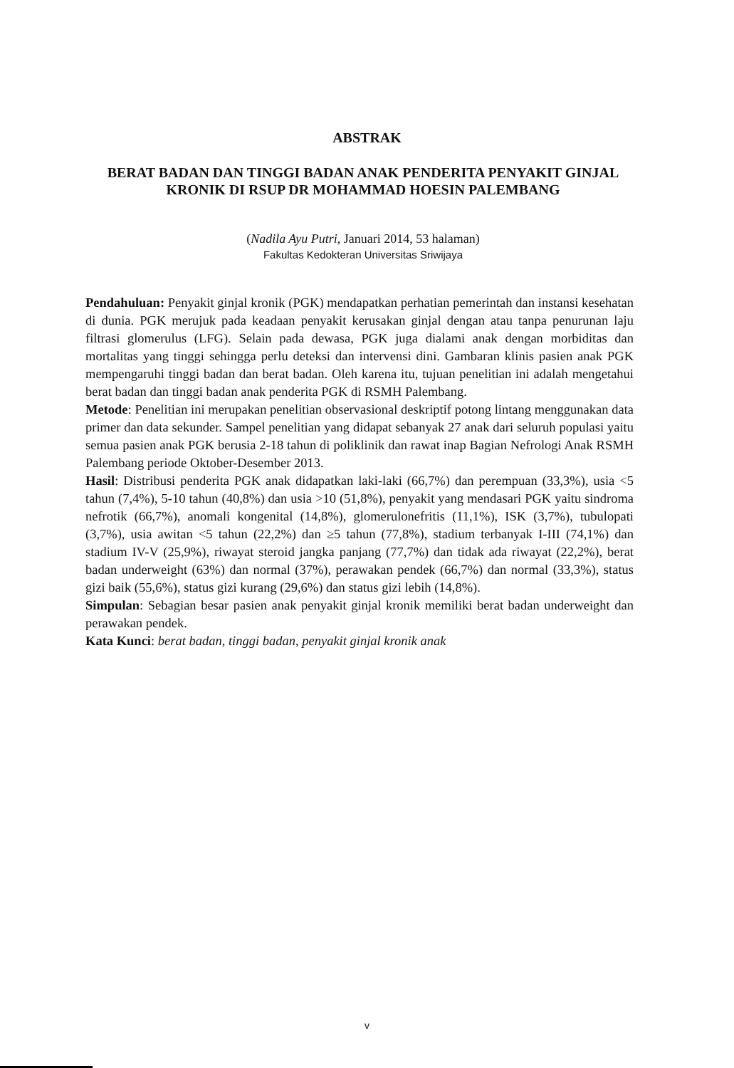ABSTRAK
BERAT BADAN DAN TINGGI BADAN ANAK PENDERITA PENYAKIT GINJAL KRONIK DI RSUP DR MOHAMMAD HOESIN PALEMBANG
(Nadila Ayu Putri, Januari 2014, 53 halaman)
Fakultas Kedokteran Universitas Sriwijaya
Pendahuluan: Penyakit ginjal kronik (PGK) mendapatkan perhatian pemerintah dan instansi kesehatan di dunia. PGK merujuk pada keadaan penyakit kerusakan ginjal dengan atau tanpa penurunan laju filtrasi glomerulus (LFG). Selain pada dewasa, PGK juga dialami anak dengan morbiditas dan mortalitas yang tinggi sehingga perlu deteksi dan intervensi dini. Gambaran klinis pasien anak PGK mempengaruhi tinggi badan dan berat badan. Oleh karena itu, tujuan penelitian ini adalah mengetahui berat badan dan tinggi badan anak penderita PGK di RSMH Palembang.
Metode: Penelitian ini merupakan penelitian observasional deskriptif potong lintang menggunakan data primer dan data sekunder. Sampel penelitian yang didapat sebanyak 27 anak dari seluruh populasi yaitu semua pasien anak PGK berusia 2-18 tahun di poliklinik dan rawat inap Bagian Nefrologi Anak RSMH Palembang periode Oktober-Desember 2013.
Hasil: Distribusi penderita PGK anak didapatkan laki-laki (66,7%) dan perempuan (33,3%), usia <5 tahun (7,4%), 5-10 tahun (40,8%) dan usia >10 (51,8%), penyakit yang mendasari PGK yaitu sindroma nefrotik (66,7%), anomali kongenital (14,8%), glomerulonefritis (11,1%), ISK (3,7%), tubulopati (3,7%), usia awitan <5 tahun (22,2%) dan ≥5 tahun (77,8%), stadium terbanyak I-III (74,1%) dan stadium IV-V (25,9%), riwayat steroid jangka panjang (77,7%) dan tidak ada riwayat (22,2%), berat badan underweight (63%) dan normal (37%), perawakan pendek (66,7%) dan normal (33,3%), status gizi baik (55,6%), status gizi kurang (29,6%) dan status gizi lebih (14,8%).
Simpulan: Sebagian besar pasien anak penyakit ginjal kronik memiliki berat badan underweight dan perawakan pendek.
Kata Kunci: berat badan, tinggi badan, penyakit ginjal kronik anak
v